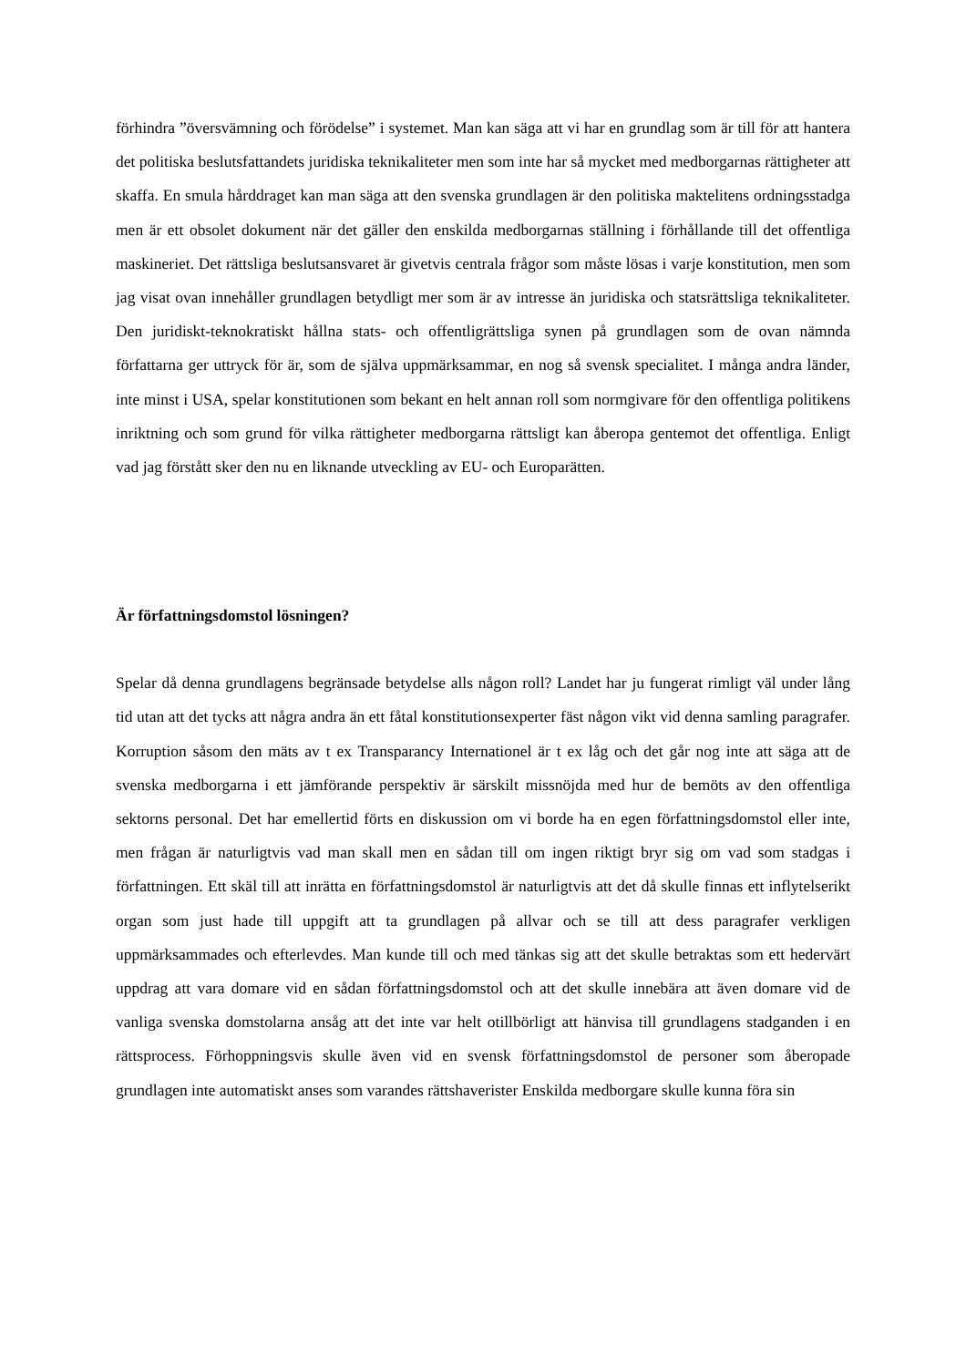förhindra ”översvämning och förödelse” i systemet. Man kan säga att vi har en grundlag som är till för att hantera det politiska beslutsfattandets juridiska teknikaliteter men som inte har så mycket med medborgarnas rättigheter att skaffa. En smula hårddraget kan man säga att den svenska grundlagen är den politiska maktelitens ordningsstadga men är ett obsolet dokument när det gäller den enskilda medborgarnas ställning i förhållande till det offentliga maskineriet. Det rättsliga beslutsansvaret är givetvis centrala frågor som måste lösas i varje konstitution, men som jag visat ovan innehåller grundlagen betydligt mer som är av intresse än juridiska och statsrättsliga teknikaliteter. Den juridiskt-teknokratiskt hållna stats- och offentligrättsliga synen på grundlagen som de ovan nämnda författarna ger uttryck för är, som de själva uppmärksammar, en nog så svensk specialitet. I många andra länder, inte minst i USA, spelar konstitutionen som bekant en helt annan roll som normgivare för den offentliga politikens inriktning och som grund för vilka rättigheter medborgarna rättsligt kan åberopa gentemot det offentliga. Enligt vad jag förstått sker den nu en liknande utveckling av EU- och Europarätten.
Är författningsdomstol lösningen?
Spelar då denna grundlagens begränsade betydelse alls någon roll? Landet har ju fungerat rimligt väl under lång tid utan att det tycks att några andra än ett fåtal konstitutionsexperter fäst någon vikt vid denna samling paragrafer. Korruption såsom den mäts av t ex Transparancy Internationel är t ex låg och det går nog inte att säga att de svenska medborgarna i ett jämförande perspektiv är särskilt missnöjda med hur de bemöts av den offentliga sektorns personal. Det har emellertid förts en diskussion om vi borde ha en egen författningsdomstol eller inte, men frågan är naturligtvis vad man skall men en sådan till om ingen riktigt bryr sig om vad som stadgas i författningen. Ett skäl till att inrätta en författningsdomstol är naturligtvis att det då skulle finnas ett inflytelserikt organ som just hade till uppgift att ta grundlagen på allvar och se till att dess paragrafer verkligen uppmärksammades och efterlevdes. Man kunde till och med tänkas sig att det skulle betraktas som ett hedervärt uppdrag att vara domare vid en sådan författningsdomstol och att det skulle innebära att även domare vid de vanliga svenska domstolarna ansåg att det inte var helt otillbörligt att hänvisa till grundlagens stadganden i en rättsprocess. Förhoppningsvis skulle även vid en svensk författningsdomstol de personer som åberopade grundlagen inte automatiskt anses som varandes rättshaverister Enskilda medborgare skulle kunna föra sin